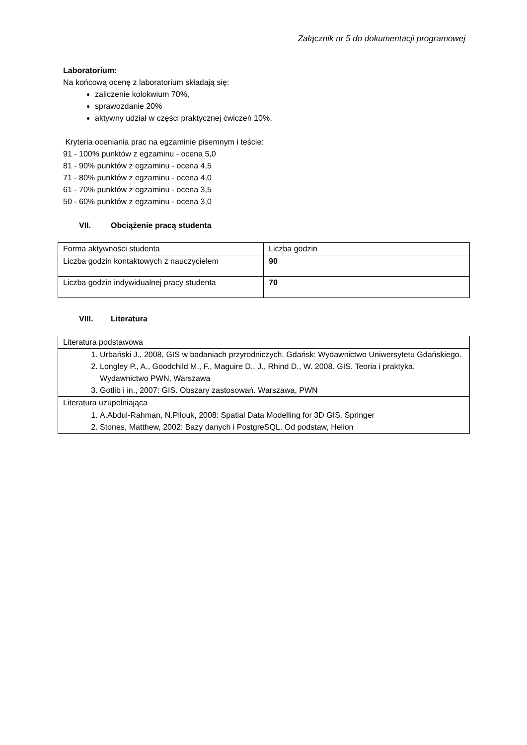Załącznik nr 5 do dokumentacji programowej
Laboratorium:
Na końcową ocenę z laboratorium składają się:
zaliczenie kolokwium 70%,
sprawozdanie 20%
aktywny udział w części praktycznej ćwiczeń 10%,
Kryteria oceniania prac na egzaminie pisemnym i teście:
91 - 100% punktów z egzaminu - ocena 5,0
81 - 90% punktów z egzaminu - ocena 4,5
71 - 80% punktów z egzaminu - ocena 4,0
61 - 70% punktów z egzaminu - ocena 3,5
50 - 60% punktów z egzaminu - ocena 3,0
VII. Obciążenie pracą studenta
| Forma aktywności studenta | Liczba godzin |
| Liczba godzin kontaktowych z nauczycielem | 90 |
| Liczba godzin indywidualnej pracy studenta | 70 |
VIII. Literatura
| Literatura podstawowa |
| 1. Urbański J., 2008, GIS w badaniach przyrodniczych. Gdańsk: Wydawnictwo Uniwersytetu Gdańskiego. 2. Longley P., A., Goodchild M., F., Maguire D., J., Rhind D., W. 2008. GIS. Teoria i praktyka, Wydawnictwo PWN, Warszawa 3. Gotlib i in., 2007: GIS. Obszary zastosowań. Warszawa, PWN |
| Literatura uzupełniająca |
| 1. A.Abdul-Rahman, N.Pilouk, 2008: Spatial Data Modelling for 3D GIS. Springer 2. Stones, Matthew, 2002: Bazy danych i PostgreSQL. Od podstaw, Helion |